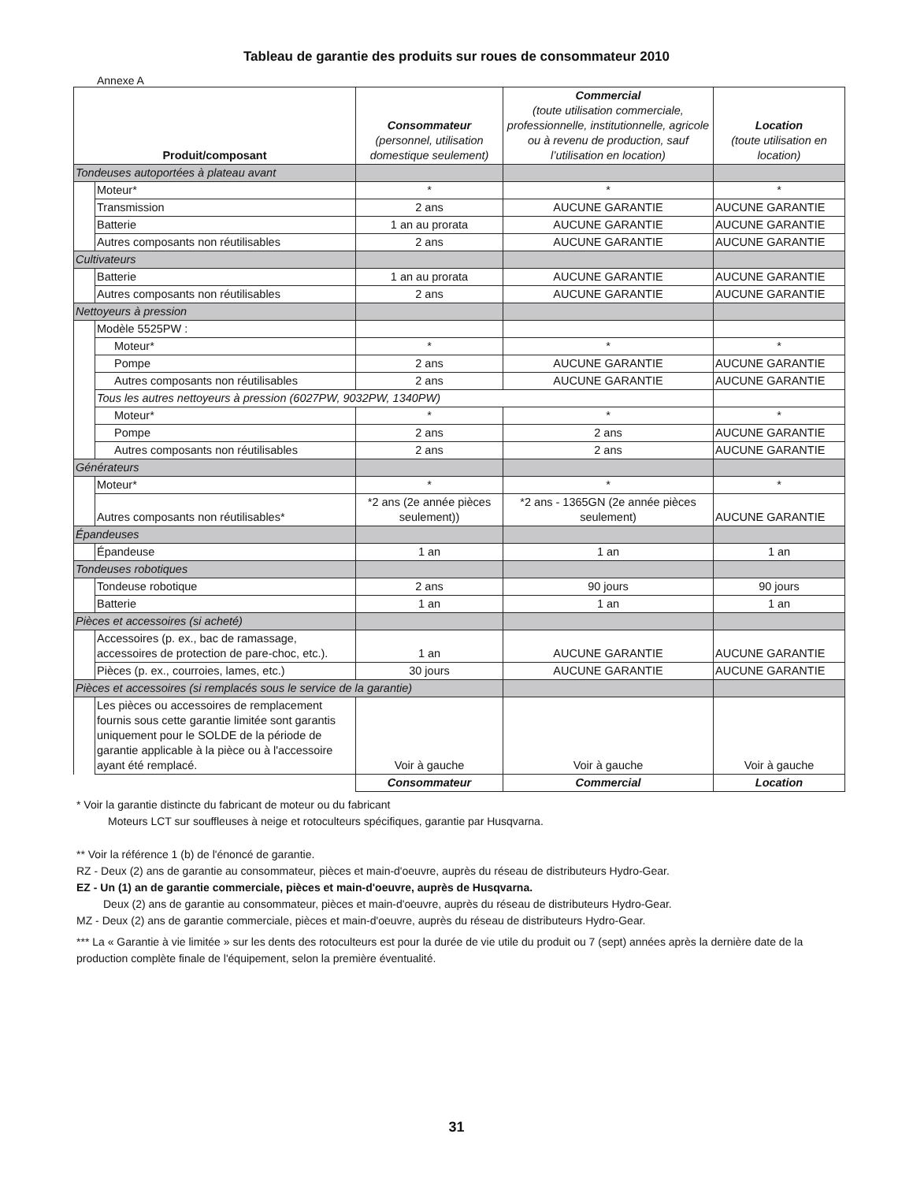Tableau de garantie des produits sur roues de consommateur 2010
Annexe A
| Produit/composant | | Consommateur (personnel, utilisation domestique seulement) | Commercial (toute utilisation commerciale, professionnelle, institutionnelle, agricole ou à revenu de production, sauf l’utilisation en location) | Location (toute utilisation en location) |
| --- | --- | --- | --- | --- |
| Tondeuses autoportées à plateau avant | | | | |
| | Moteur* | * | * | * |
| | Transmission | 2 ans | AUCUNE GARANTIE | AUCUNE GARANTIE |
| | Batterie | 1 an au prorata | AUCUNE GARANTIE | AUCUNE GARANTIE |
| | Autres composants non réutilisables | 2 ans | AUCUNE GARANTIE | AUCUNE GARANTIE |
| Cultivateurs | | | | |
| | Batterie | 1 an au prorata | AUCUNE GARANTIE | AUCUNE GARANTIE |
| | Autres composants non réutilisables | 2 ans | AUCUNE GARANTIE | AUCUNE GARANTIE |
| Nettoyeurs à pression | | | | |
| | Modèle 5525PW : | | | |
| | Moteur* | * | * | * |
| | Pompe | 2 ans | AUCUNE GARANTIE | AUCUNE GARANTIE |
| | Autres composants non réutilisables | 2 ans | AUCUNE GARANTIE | AUCUNE GARANTIE |
| | Tous les autres nettoyeurs à pression (6027PW, 9032PW, 1340PW) | | | |
| | Moteur* | * | * | * |
| | Pompe | 2 ans | 2 ans | AUCUNE GARANTIE |
| | Autres composants non réutilisables | 2 ans | 2 ans | AUCUNE GARANTIE |
| Générateurs | | | | |
| | Moteur* | * | * | * |
| | Autres composants non réutilisables* | *2 ans (2e année pièces seulement)) | *2 ans - 1365GN (2e année pièces seulement) | AUCUNE GARANTIE |
| Épandeuses | | | | |
| | Épandeuse | 1 an | 1 an | 1 an |
| Tondeuses robotiques | | | | |
| | Tondeuse robotique | 2 ans | 90 jours | 90 jours |
| | Batterie | 1 an | 1 an | 1 an |
| Pièces et accessoires (si acheté) | | | | |
| | Accessoires (p. ex., bac de ramassage, accessoires de protection de pare-choc, etc.). | 1 an | AUCUNE GARANTIE | AUCUNE GARANTIE |
| | Pièces (p. ex., courroies, lames, etc.) | 30 jours | AUCUNE GARANTIE | AUCUNE GARANTIE |
| Pièces et accessoires (si remplacés sous le service de la garantie) | | | | |
| | Les pièces ou accessoires de remplacement fournis sous cette garantie limitée sont garantis uniquement pour le SOLDE de la période de garantie applicable à la pièce ou à l'accessoire ayant été remplacé. | Voir à gauche | Voir à gauche | Voir à gauche |
| | | Consommateur | Commercial | Location |
* Voir la garantie distincte du fabricant de moteur ou du fabricant
Moteurs LCT sur souffleuses à neige et rotoculteurs spécifiques, garantie par Husqvarna.
** Voir la référence 1 (b) de l'énoncé de garantie.
RZ - Deux (2) ans de garantie au consommateur, pièces et main-d'oeuvre, auprès du réseau de distributeurs Hydro-Gear.
EZ - Un (1) an de garantie commerciale, pièces et main-d'oeuvre, auprès de Husqvarna.
Deux (2) ans de garantie au consommateur, pièces et main-d'oeuvre, auprès du réseau de distributeurs Hydro-Gear.
MZ - Deux (2) ans de garantie commerciale, pièces et main-d'oeuvre, auprès du réseau de distributeurs Hydro-Gear.
*** La « Garantie à vie limitée » sur les dents des rotoculteurs est pour la durée de vie utile du produit ou 7 (sept) années après la dernière date de la production complète finale de l'équipement, selon la première éventualité.
31